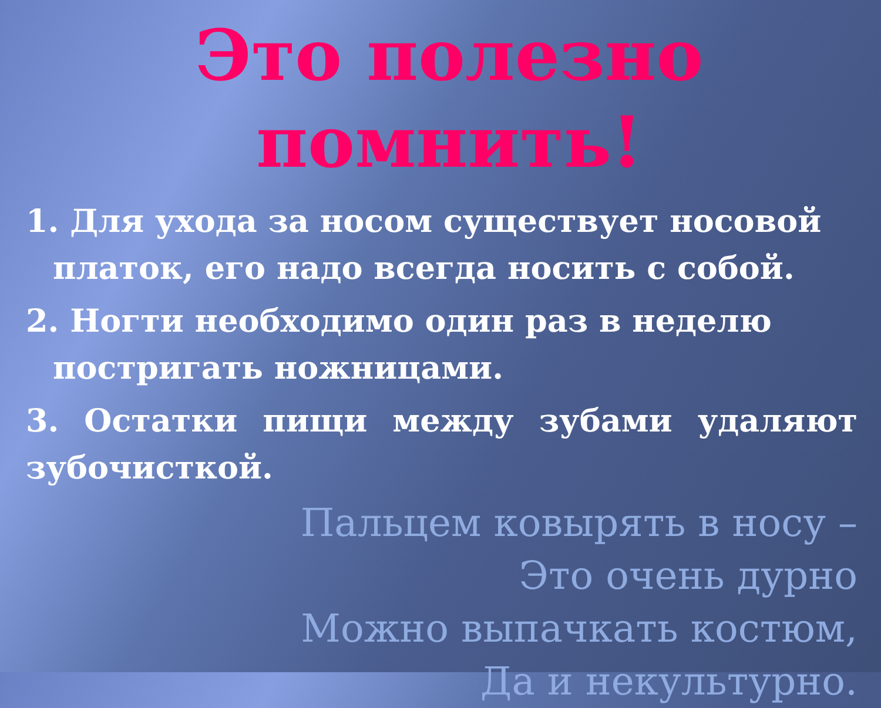Это полезно помнить!
1. Для ухода за носом существует носовой платок, его надо всегда носить с собой.
2. Ногти необходимо один раз в неделю постригать ножницами.
3. Остатки пищи между зубами удаляют зубочисткой.
Пальцем ковырять в носу –
Это очень дурно
Можно выпачкать костюм,
Да и некультурно.